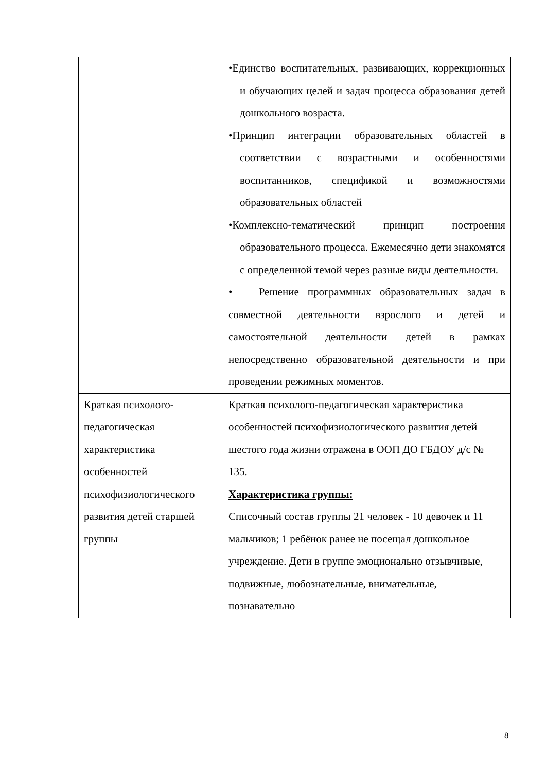| | •Единство воспитательных, развивающих, коррекционных и обучающих целей и задач процесса образования детей дошкольного возраста. •Принцип интеграции образовательных областей в соответствии с возрастными и особенностями воспитанников, спецификой и возможностями образовательных областей •Комплексно-тематический принцип построения образовательного процесса. Ежемесячно дети знакомятся с определенной темой через разные виды деятельности. • Решение программных образовательных задач в совместной деятельности взрослого и детей и самостоятельной деятельности детей в рамках непосредственно образовательной деятельности и при проведении режимных моментов. |
| Краткая психолого-педагогическая характеристика особенностей психофизиологического развития детей старшей группы | Краткая психолого-педагогическая характеристика особенностей психофизиологического развития детей шестого года жизни отражена в ООП ДО ГБДОУ д/с № 135. Характеристика группы: Списочный состав группы 21 человек - 10 девочек и 11 мальчиков; 1 ребёнок ранее не посещал дошкольное учреждение. Дети в группе эмоционально отзывчивые, подвижные, любознательные, внимательные, познавательно |
8